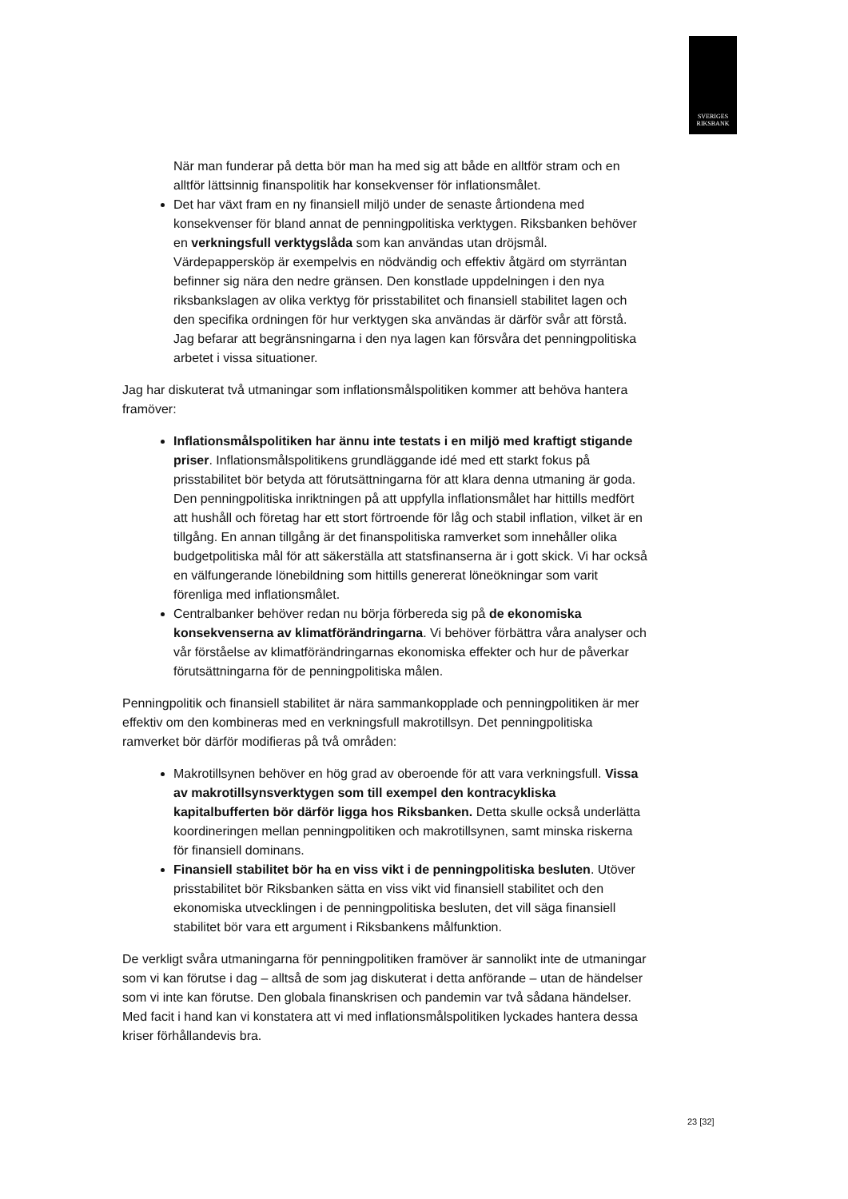SVERIGES
RIKSBANK
När man funderar på detta bör man ha med sig att både en alltför stram och en alltför lättsinnig finanspolitik har konsekvenser för inflationsmålet.
Det har växt fram en ny finansiell miljö under de senaste årtiondena med konsekvenser för bland annat de penningpolitiska verktygen. Riksbanken behöver en verkningsfull verktygslåda som kan användas utan dröjsmål. Värdepappersköp är exempelvis en nödvändig och effektiv åtgärd om styrräntan befinner sig nära den nedre gränsen. Den konstlade uppdelningen i den nya riksbankslagen av olika verktyg för prisstabilitet och finansiell stabilitet lagen och den specifika ordningen för hur verktygen ska användas är därför svår att förstå. Jag befarar att begränsningarna i den nya lagen kan försvåra det penningpolitiska arbetet i vissa situationer.
Jag har diskuterat två utmaningar som inflationsmålspolitiken kommer att behöva hantera framöver:
Inflationsmålspolitiken har ännu inte testats i en miljö med kraftigt stigande priser. Inflationsmålspolitikens grundläggande idé med ett starkt fokus på prisstabilitet bör betyda att förutsättningarna för att klara denna utmaning är goda. Den penningpolitiska inriktningen på att uppfylla inflationsmålet har hittills medfört att hushåll och företag har ett stort förtroende för låg och stabil inflation, vilket är en tillgång. En annan tillgång är det finanspolitiska ramverket som innehåller olika budgetpolitiska mål för att säkerställa att statsfinanserna är i gott skick. Vi har också en välfungerande lönebildning som hittills genererat löneökningar som varit förenliga med inflationsmålet.
Centralbanker behöver redan nu börja förbereda sig på de ekonomiska konsekvenserna av klimatförändringarna. Vi behöver förbättra våra analyser och vår förståelse av klimatförändringarnas ekonomiska effekter och hur de påverkar förutsättningarna för de penningpolitiska målen.
Penningpolitik och finansiell stabilitet är nära sammankopplade och penningpolitiken är mer effektiv om den kombineras med en verkningsfull makrotillsyn. Det penningpolitiska ramverket bör därför modifieras på två områden:
Makrotillsynen behöver en hög grad av oberoende för att vara verkningsfull. Vissa av makrotillsynsverktygen som till exempel den kontracykliska kapitalbufferten bör därför ligga hos Riksbanken. Detta skulle också underlätta koordineringen mellan penningpolitiken och makrotillsynen, samt minska riskerna för finansiell dominans.
Finansiell stabilitet bör ha en viss vikt i de penningpolitiska besluten. Utöver prisstabilitet bör Riksbanken sätta en viss vikt vid finansiell stabilitet och den ekonomiska utvecklingen i de penningpolitiska besluten, det vill säga finansiell stabilitet bör vara ett argument i Riksbankens målfunktion.
De verkligt svåra utmaningarna för penningpolitiken framöver är sannolikt inte de utmaningar som vi kan förutse i dag – alltså de som jag diskuterat i detta anförande – utan de händelser som vi inte kan förutse. Den globala finanskrisen och pandemin var två sådana händelser. Med facit i hand kan vi konstatera att vi med inflationsmålspolitiken lyckades hantera dessa kriser förhållandevis bra.
23 [32]